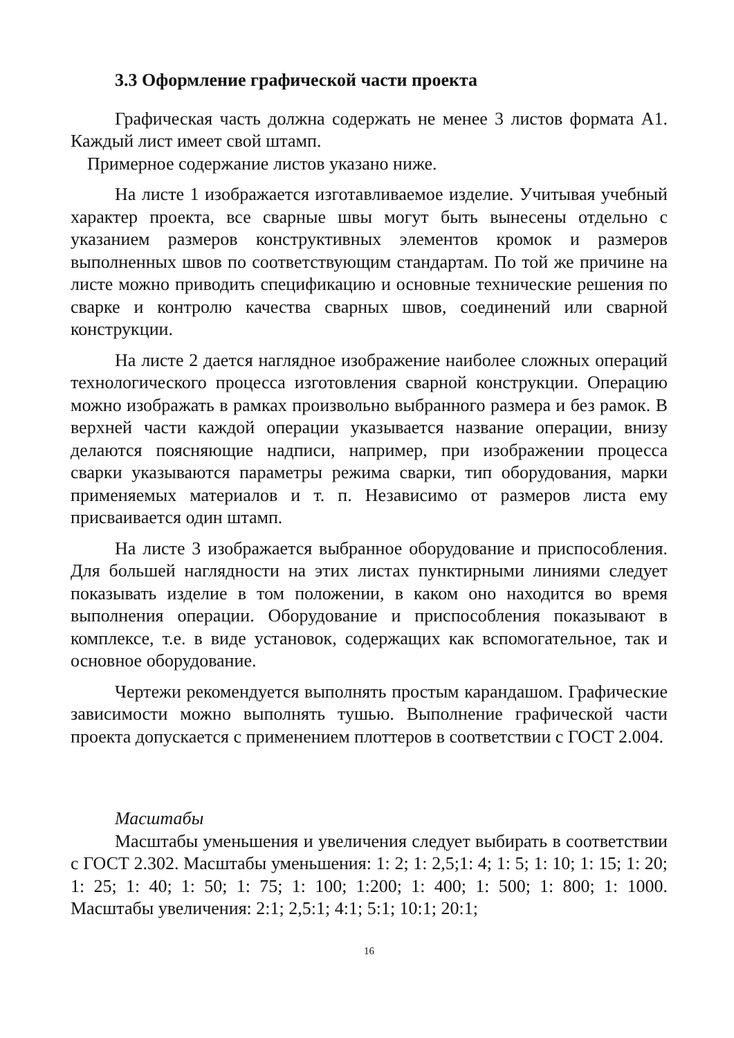3.3 Оформление графической части проекта
Графическая часть должна содержать не менее 3 листов формата А1. Каждый лист имеет свой штамп.
Примерное содержание листов указано ниже.
На листе 1 изображается изготавливаемое изделие. Учитывая учебный характер проекта, все сварные швы могут быть вынесены отдельно с указанием размеров конструктивных элементов кромок и размеров выполненных швов по соответствующим стандартам. По той же причине на листе можно приводить спецификацию и основные технические решения по сварке и контролю качества сварных швов, соединений или сварной конструкции.
На листе 2 дается наглядное изображение наиболее сложных операций технологического процесса изготовления сварной конструкции. Операцию можно изображать в рамках произвольно выбранного размера и без рамок. В верхней части каждой операции указывается название операции, внизу делаются поясняющие надписи, например, при изображении процесса сварки указываются параметры режима сварки, тип оборудования, марки применяемых материалов и т. п. Независимо от размеров листа ему присваивается один штамп.
На листе 3 изображается выбранное оборудование и приспособления. Для большей наглядности на этих листах пунктирными линиями следует показывать изделие в том положении, в каком оно находится во время выполнения операции. Оборудование и приспособления показывают в комплексе, т.е. в виде установок, содержащих как вспомогательное, так и основное оборудование.
Чертежи рекомендуется выполнять простым карандашом. Графические зависимости можно выполнять тушью. Выполнение графической части проекта допускается с применением плоттеров в соответствии с ГОСТ 2.004.
Масштабы
Масштабы уменьшения и увеличения следует выбирать в соответствии с ГОСТ 2.302. Масштабы уменьшения: 1: 2; 1: 2,5;1: 4; 1: 5; 1: 10; 1: 15; 1: 20; 1: 25; 1: 40; 1: 50; 1: 75; 1: 100; 1:200; 1: 400; 1: 500; 1: 800; 1: 1000. Масштабы увеличения: 2:1; 2,5:1; 4:1; 5:1; 10:1; 20:1;
16